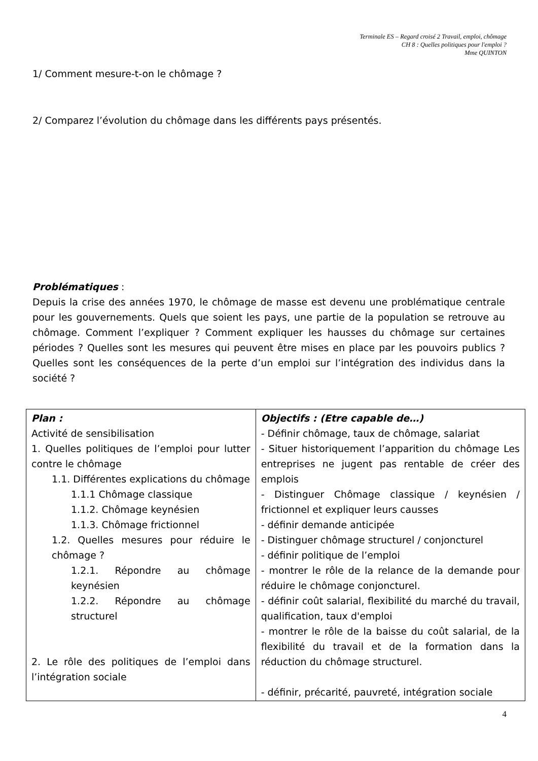Terminale ES – Regard croisé 2 Travail, emploi, chômage
CH 8 : Quelles politiques pour l'emploi ?
Mme QUINTON
1/ Comment mesure-t-on le chômage ?
2/ Comparez l’évolution du chômage dans les différents pays présentés.
Problématiques :
Depuis la crise des années 1970, le chômage de masse est devenu une problématique centrale pour les gouvernements. Quels que soient les pays, une partie de la population se retrouve au chômage. Comment l’expliquer ? Comment expliquer les hausses du chômage sur certaines périodes ? Quelles sont les mesures qui peuvent être mises en place par les pouvoirs publics ? Quelles sont les conséquences de la perte d’un emploi sur l’intégration des individus dans la société ?
| Plan : Activité de sensibilisation 1. Quelles politiques de l’emploi pour lutter contre le chômage 1.1. Différentes explications du chômage 1.1.1 Chômage classique 1.1.2. Chômage keynésien 1.1.3. Chômage frictionnel 1.2. Quelles mesures pour réduire le chômage ? 1.2.1. Répondre au chômage keynésien 1.2.2. Répondre au chômage structurel 2. Le rôle des politiques de l’emploi dans l’intégration sociale | Objectifs : (Etre capable de…) - Définir chômage, taux de chômage, salariat - Situer historiquement l’apparition du chômage Les entreprises ne jugent pas rentable de créer des emplois - Distinguer Chômage classique / keynésien / frictionnel et expliquer leurs causses - définir demande anticipée - Distinguer chômage structurel / conjoncturel - définir politique de l’emploi - montrer le rôle de la relance de la demande pour réduire le chômage conjoncturel. - définir coût salarial, flexibilité du marché du travail, qualification, taux d'emploi - montrer le rôle de la baisse du coût salarial, de la flexibilité du travail et de la formation dans la réduction du chômage structurel. - définir, précarité, pauvreté, intégration sociale |
4